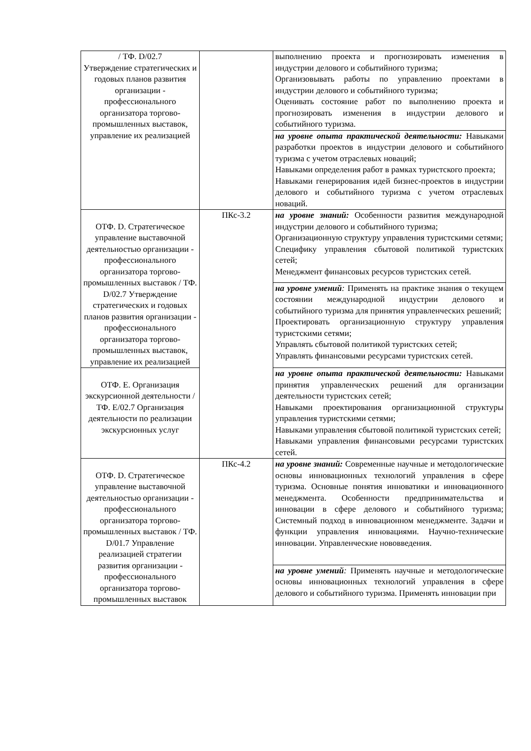| / ТФ. D/02.7 Утверждение стратегических и годовых планов развития организации - профессионального организатора торгово-промышленных выставок, управление их реализацией | | выполнению проекта и прогнозировать изменения в индустрии делового и событийного туризма; Организовывать работы по управлению проектами в индустрии делового и событийного туризма; Оценивать состояние работ по выполнению проекта и прогнозировать изменения в индустрии делового и событийного туризма. |
| | | на уровне опыта практической деятельности: Навыками разработки проектов в индустрии делового и событийного туризма с учетом отраслевых новаций; Навыками определения работ в рамках туристского проекта; Навыками генерирования идей бизнес-проектов в индустрии делового и событийного туризма с учетом отраслевых новаций. |
| ОТФ. D. Стратегическое управление выставочной деятельностью организации - профессионального организатора торгово-промышленных выставок / ТФ. D/02.7 Утверждение стратегических и годовых планов развития организации - профессионального организатора торгово-промышленных выставок, управление их реализацией | ПКс-3.2 | на уровне знаний: Особенности развития международной индустрии делового и событийного туризма; Организационную структуру управления туристскими сетями; Специфику управления сбытовой политикой туристских сетей; Менеджмент финансовых ресурсов туристских сетей. |
| | | на уровне умений : Применять на практике знания о текущем состоянии международной индустрии делового и событийного туризма для принятия управленческих решений; Проектировать организационную структуру управления туристскими сетями; Управлять сбытовой политикой туристских сетей; Управлять финансовыми ресурсами туристских сетей. |
| ОТФ. E. Организация экскурсионной деятельности / ТФ. E/02.7 Организация деятельности по реализации экскурсионных услуг | | на уровне опыта практической деятельности: Навыками принятия управленческих решений для организации деятельности туристских сетей; Навыками проектирования организационной структуры управления туристскими сетями; Навыками управления сбытовой политикой туристских сетей; Навыками управления финансовыми ресурсами туристских сетей. |
| ОТФ. D. Стратегическое управление выставочной деятельностью организации - профессионального организатора торгово-промышленных выставок / ТФ. D/01.7 Управление реализацией стратегии развития организации - профессионального организатора торгово-промышленных выставок | ПКс-4.2 | на уровне знаний: Современные научные и методологические основы инновационных технологий управления в сфере туризма. Основные понятия инноватики и инновационного менеджмента. Особенности предпринимательства и инновации в сфере делового и событийного туризма; Системный подход в инновационном менеджменте. Задачи и функции управления инновациями. Научно-технические инновации. Управленческие нововведения. |
| | | на уровне умений : Применять научные и методологические основы инновационных технологий управления в сфере делового и событийного туризма. Применять инновации при |